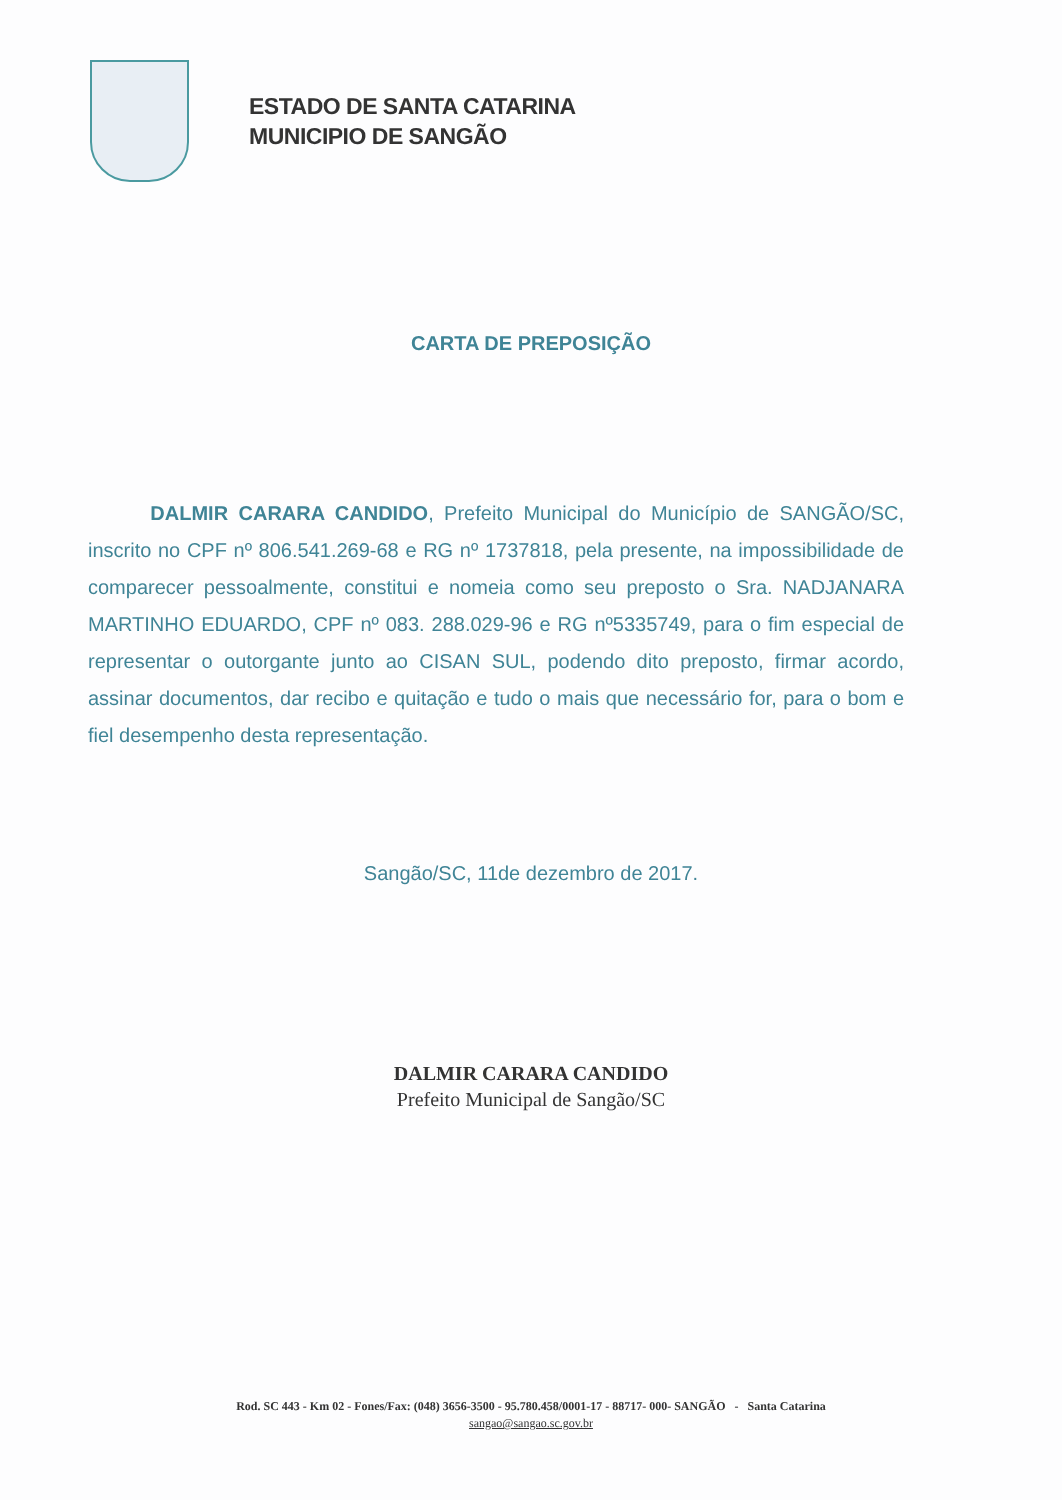ESTADO DE SANTA CATARINA
MUNICIPIO DE SANGÃO
CARTA DE PREPOSIÇÃO
DALMIR CARARA CANDIDO, Prefeito Municipal do Município de SANGÃO/SC, inscrito no CPF nº 806.541.269-68 e RG nº 1737818, pela presente, na impossibilidade de comparecer pessoalmente, constitui e nomeia como seu preposto o Sra. NADJANARA MARTINHO EDUARDO, CPF nº 083. 288.029-96 e RG nº5335749, para o fim especial de representar o outorgante junto ao CISAN SUL, podendo dito preposto, firmar acordo, assinar documentos, dar recibo e quitação e tudo o mais que necessário for, para o bom e fiel desempenho desta representação.
Sangão/SC, 11de dezembro de 2017.
DALMIR CARARA CANDIDO
Prefeito Municipal de Sangão/SC
Rod. SC 443 - Km 02 - Fones/Fax: (048) 3656-3500 - 95.780.458/0001-17 - 88717- 000- SANGÃO - Santa Catarina
sangao@sangao.sc.gov.br